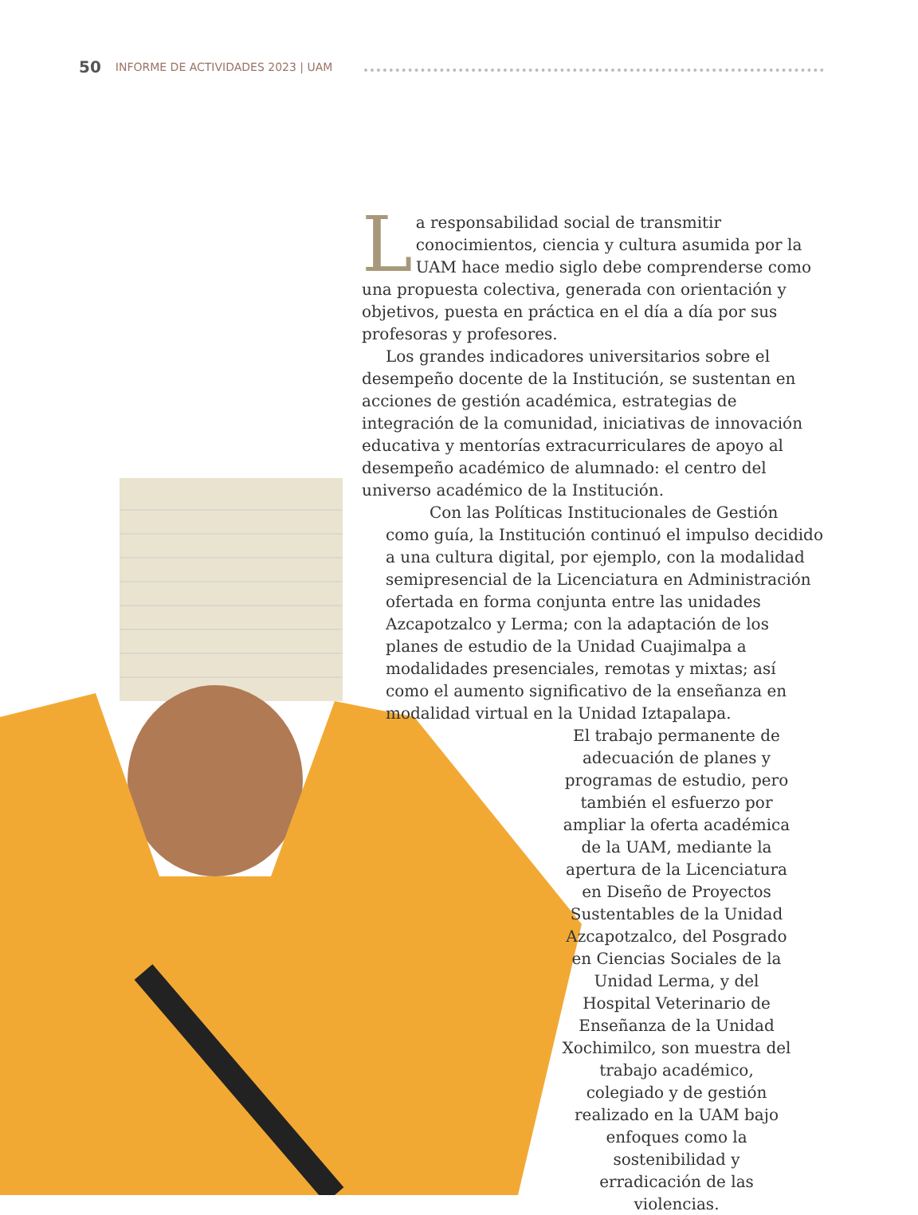50 INFORME DE ACTIVIDADES 2023 | UAM
La responsabilidad social de transmitir conocimientos, ciencia y cultura asumida por la UAM hace medio siglo debe comprenderse como una propuesta colectiva, generada con orientación y objetivos, puesta en práctica en el día a día por sus profesoras y profesores.
Los grandes indicadores universitarios sobre el desempeño docente de la Institución, se sustentan en acciones de gestión académica, estrategias de integración de la comunidad, iniciativas de innovación educativa y mentorías extracurriculares de apoyo al desempeño académico de alumnado: el centro del universo académico de la Institución.
Con las Políticas Institucionales de Gestión como guía, la Institución continuó el impulso decidido a una cultura digital, por ejemplo, con la modalidad semipresencial de la Licenciatura en Administración ofertada en forma conjunta entre las unidades Azcapotzalco y Lerma; con la adaptación de los planes de estudio de la Unidad Cuajimalpa a modalidades presenciales, remotas y mixtas; así como el aumento significativo de la enseñanza en modalidad virtual en la Unidad Iztapalapa.
El trabajo permanente de adecuación de planes y programas de estudio, pero también el esfuerzo por ampliar la oferta académica de la UAM, mediante la apertura de la Licenciatura en Diseño de Proyectos Sustentables de la Unidad Azcapotzalco, del Posgrado en Ciencias Sociales de la Unidad Lerma, y del Hospital Veterinario de Enseñanza de la Unidad Xochimilco, son muestra del trabajo académico, colegiado y de gestión realizado en la UAM bajo enfoques como la sostenibilidad y erradicación de las violencias.